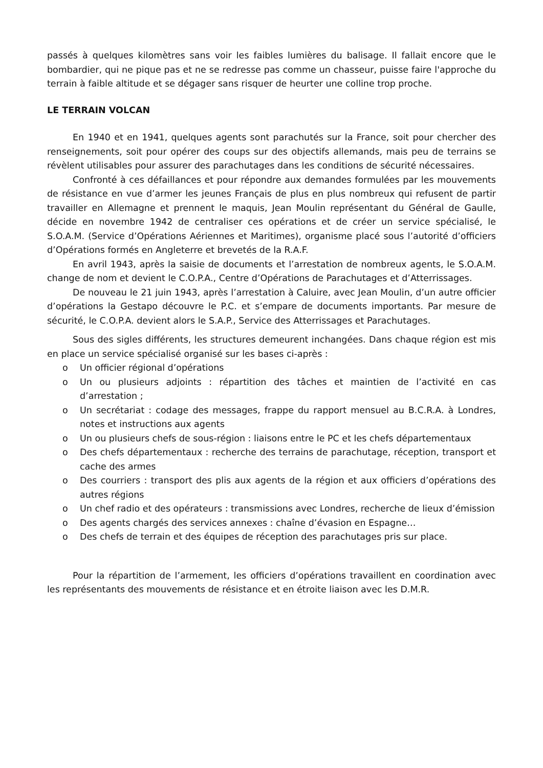passés à quelques kilomètres sans voir les faibles lumières du balisage. Il fallait encore que le bombardier, qui ne pique pas et ne se redresse pas comme un chasseur, puisse faire l'approche du terrain à faible altitude et se dégager sans risquer de heurter une colline trop proche.
LE TERRAIN VOLCAN
En 1940 et en 1941, quelques agents sont parachutés sur la France, soit pour chercher des renseignements, soit pour opérer des coups sur des objectifs allemands, mais peu de terrains se révèlent utilisables pour assurer des parachutages dans les conditions de sécurité nécessaires.
Confronté à ces défaillances et pour répondre aux demandes formulées par les mouvements de résistance en vue d’armer les jeunes Français de plus en plus nombreux qui refusent de partir travailler en Allemagne et prennent le maquis, Jean Moulin représentant du Général de Gaulle, décide en novembre 1942 de centraliser ces opérations et de créer un service spécialisé, le S.O.A.M. (Service d’Opérations Aériennes et Maritimes), organisme placé sous l’autorité d’officiers d’Opérations formés en Angleterre et brevetés de la R.A.F.
En avril 1943, après la saisie de documents et l’arrestation de nombreux agents, le S.O.A.M. change de nom et devient le C.O.P.A., Centre d’Opérations de Parachutages et d’Atterrissages.
De nouveau le 21 juin 1943, après l’arrestation à Caluire, avec Jean Moulin, d’un autre officier d’opérations la Gestapo découvre le P.C. et s’empare de documents importants. Par mesure de sécurité, le C.O.P.A. devient alors le S.A.P., Service des Atterrissages et Parachutages.
Sous des sigles différents, les structures demeurent inchangées. Dans chaque région est mis en place un service spécialisé organisé sur les bases ci-après :
o Un officier régional d’opérations
o Un ou plusieurs adjoints : répartition des tâches et maintien de l’activité en cas d’arrestation ;
o Un secrétariat : codage des messages, frappe du rapport mensuel au B.C.R.A. à Londres, notes et instructions aux agents
o Un ou plusieurs chefs de sous-région : liaisons entre le PC et les chefs départementaux
o Des chefs départementaux : recherche des terrains de parachutage, réception, transport et cache des armes
o Des courriers : transport des plis aux agents de la région et aux officiers d’opérations des autres régions
o Un chef radio et des opérateurs : transmissions avec Londres, recherche de lieux d’émission
o Des agents chargés des services annexes : chaîne d’évasion en Espagne…
o Des chefs de terrain et des équipes de réception des parachutages pris sur place.
Pour la répartition de l’armement, les officiers d’opérations travaillent en coordination avec les représentants des mouvements de résistance et en étroite liaison avec les D.M.R.